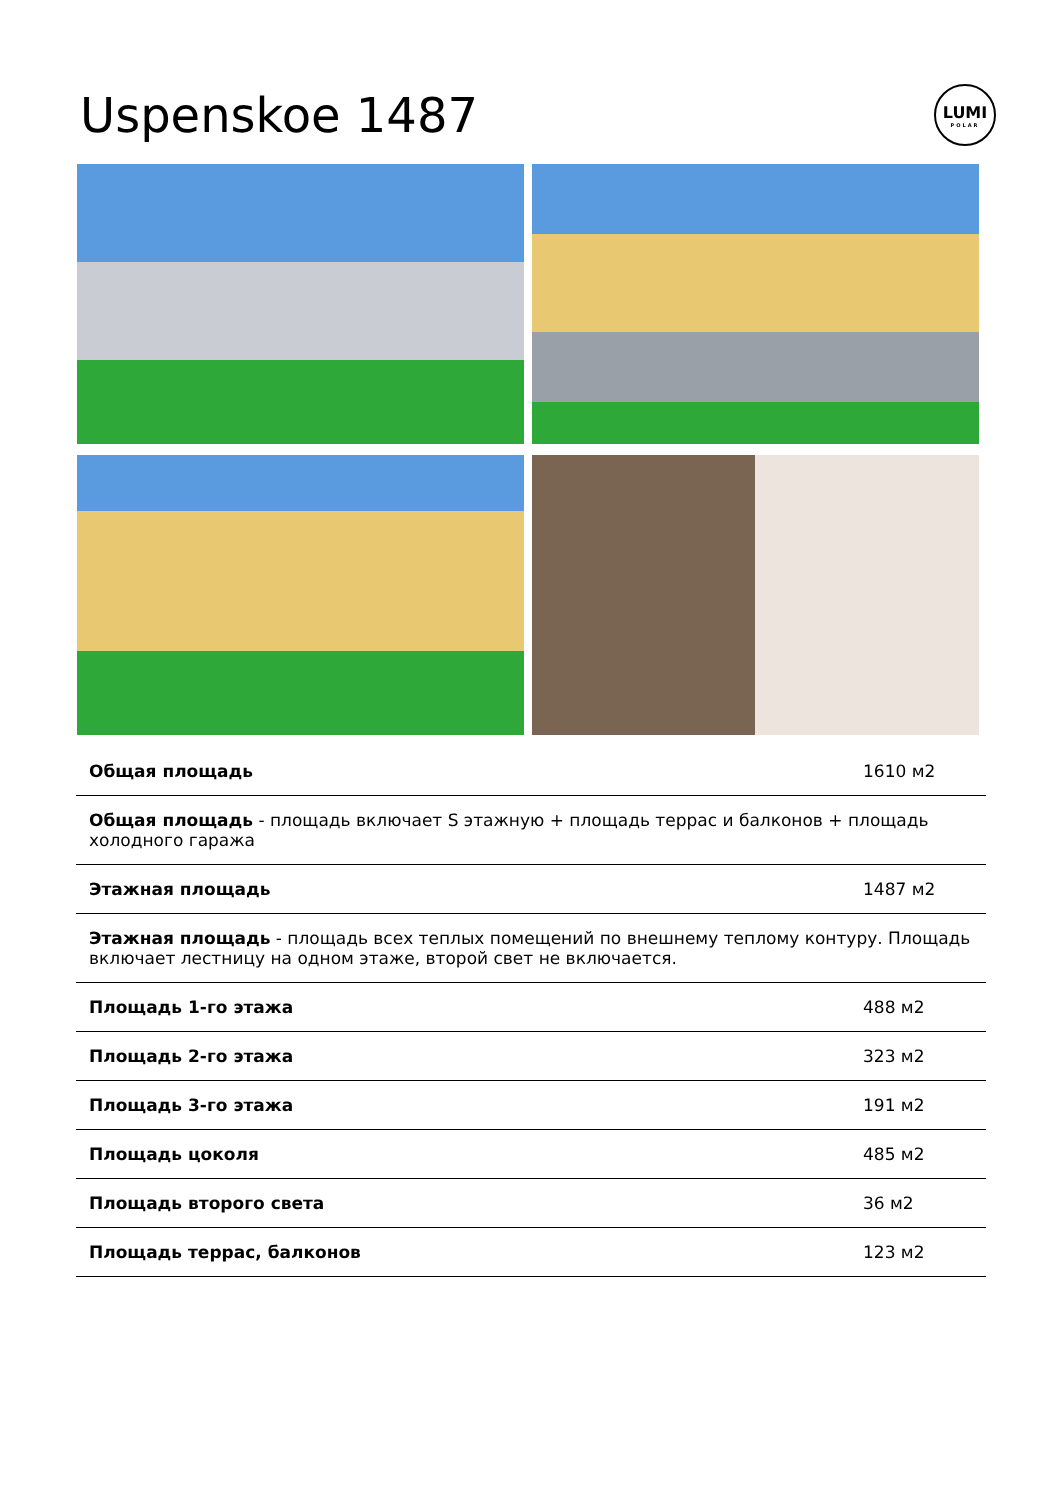Uspenskoe 1487
LUMI
POLAR
| Общая площадь | 1610 м2 |
| Общая площадь - площадь включает S этажную + площадь террас и балконов + площадь холодного гаража | |
| Этажная площадь | 1487 м2 |
| Этажная площадь - площадь всех теплых помещений по внешнему теплому контуру. Площадь включает лестницу на одном этаже, второй свет не включается. | |
| Площадь 1-го этажа | 488 м2 |
| Площадь 2-го этажа | 323 м2 |
| Площадь 3-го этажа | 191 м2 |
| Площадь цоколя | 485 м2 |
| Площадь второго света | 36 м2 |
| Площадь террас, балконов | 123 м2 |